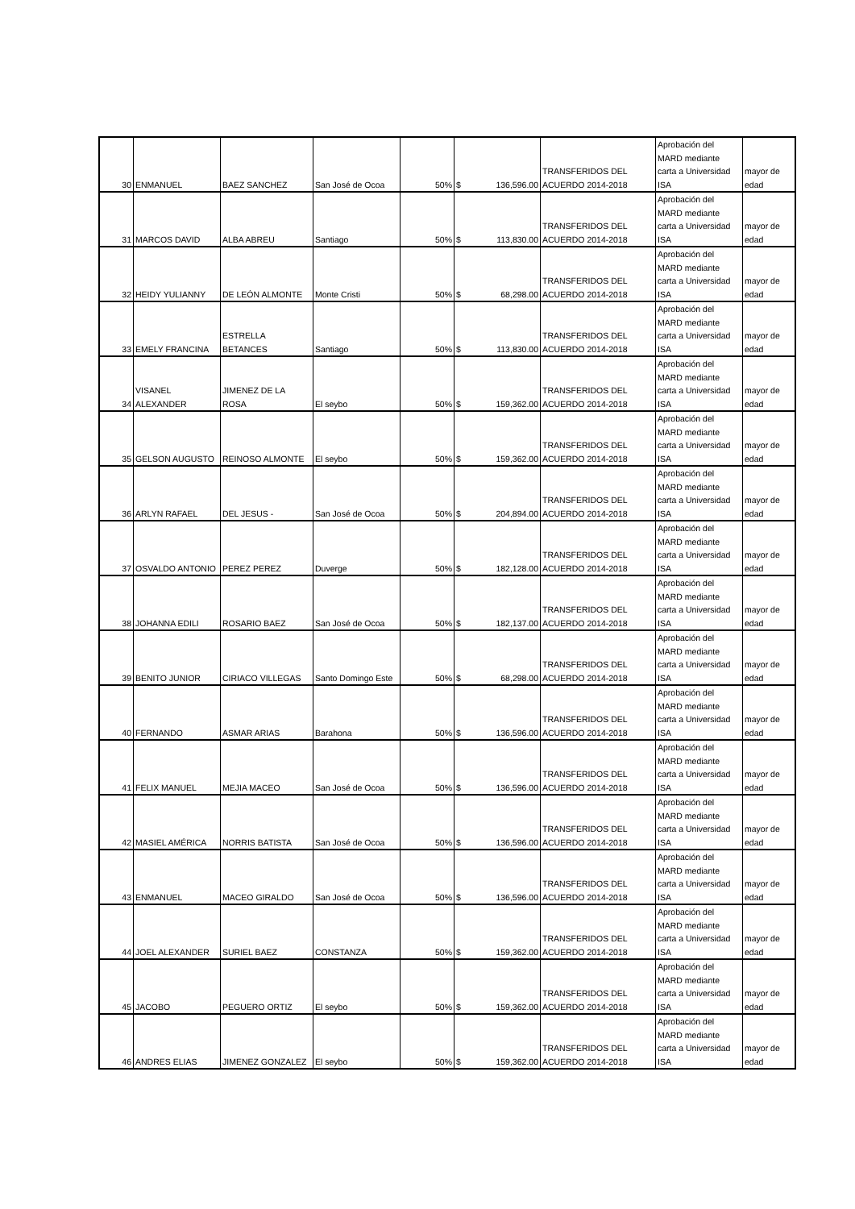| 30 | ENMANUEL | BAEZ SANCHEZ | San José de Ocoa | 50% | $ 136,596.00 | TRANSFERIDOS DEL ACUERDO 2014-2018 | Aprobación del MARD mediante carta a Universidad ISA | mayor de edad |
| 31 | MARCOS DAVID | ALBA ABREU | Santiago | 50% | $ 113,830.00 | TRANSFERIDOS DEL ACUERDO 2014-2018 | Aprobación del MARD mediante carta a Universidad ISA | mayor de edad |
| 32 | HEIDY YULIANNY | DE LEÓN ALMONTE | Monte Cristi | 50% | $ 68,298.00 | TRANSFERIDOS DEL ACUERDO 2014-2018 | Aprobación del MARD mediante carta a Universidad ISA | mayor de edad |
| 33 | EMELY FRANCINA | ESTRELLA BETANCES | Santiago | 50% | $ 113,830.00 | TRANSFERIDOS DEL ACUERDO 2014-2018 | Aprobación del MARD mediante carta a Universidad ISA | mayor de edad |
| 34 | VISANEL ALEXANDER | JIMENEZ DE LA ROSA | El seybo | 50% | $ 159,362.00 | TRANSFERIDOS DEL ACUERDO 2014-2018 | Aprobación del MARD mediante carta a Universidad ISA | mayor de edad |
| 35 | GELSON AUGUSTO | REINOSO ALMONTE | El seybo | 50% | $ 159,362.00 | TRANSFERIDOS DEL ACUERDO 2014-2018 | Aprobación del MARD mediante carta a Universidad ISA | mayor de edad |
| 36 | ARLYN RAFAEL | DEL JESUS - | San José de Ocoa | 50% | $ 204,894.00 | TRANSFERIDOS DEL ACUERDO 2014-2018 | Aprobación del MARD mediante carta a Universidad ISA | mayor de edad |
| 37 | OSVALDO ANTONIO | PEREZ PEREZ | Duverge | 50% | $ 182,128.00 | TRANSFERIDOS DEL ACUERDO 2014-2018 | Aprobación del MARD mediante carta a Universidad ISA | mayor de edad |
| 38 | JOHANNA EDILI | ROSARIO BAEZ | San José de Ocoa | 50% | $ 182,137.00 | TRANSFERIDOS DEL ACUERDO 2014-2018 | Aprobación del MARD mediante carta a Universidad ISA | mayor de edad |
| 39 | BENITO JUNIOR | CIRIACO VILLEGAS | Santo Domingo Este | 50% | $ 68,298.00 | TRANSFERIDOS DEL ACUERDO 2014-2018 | Aprobación del MARD mediante carta a Universidad ISA | mayor de edad |
| 40 | FERNANDO | ASMAR ARIAS | Barahona | 50% | $ 136,596.00 | TRANSFERIDOS DEL ACUERDO 2014-2018 | Aprobación del MARD mediante carta a Universidad ISA | mayor de edad |
| 41 | FELIX MANUEL | MEJIA MACEO | San José de Ocoa | 50% | $ 136,596.00 | TRANSFERIDOS DEL ACUERDO 2014-2018 | Aprobación del MARD mediante carta a Universidad ISA | mayor de edad |
| 42 | MASIEL AMÉRICA | NORRIS BATISTA | San José de Ocoa | 50% | $ 136,596.00 | TRANSFERIDOS DEL ACUERDO 2014-2018 | Aprobación del MARD mediante carta a Universidad ISA | mayor de edad |
| 43 | ENMANUEL | MACEO GIRALDO | San José de Ocoa | 50% | $ 136,596.00 | TRANSFERIDOS DEL ACUERDO 2014-2018 | Aprobación del MARD mediante carta a Universidad ISA | mayor de edad |
| 44 | JOEL ALEXANDER | SURIEL BAEZ | CONSTANZA | 50% | $ 159,362.00 | TRANSFERIDOS DEL ACUERDO 2014-2018 | Aprobación del MARD mediante carta a Universidad ISA | mayor de edad |
| 45 | JACOBO | PEGUERO ORTIZ | El seybo | 50% | $ 159,362.00 | TRANSFERIDOS DEL ACUERDO 2014-2018 | Aprobación del MARD mediante carta a Universidad ISA | mayor de edad |
| 46 | ANDRES ELIAS | JIMENEZ GONZALEZ | El seybo | 50% | $ 159,362.00 | TRANSFERIDOS DEL ACUERDO 2014-2018 | Aprobación del MARD mediante carta a Universidad ISA | mayor de edad |